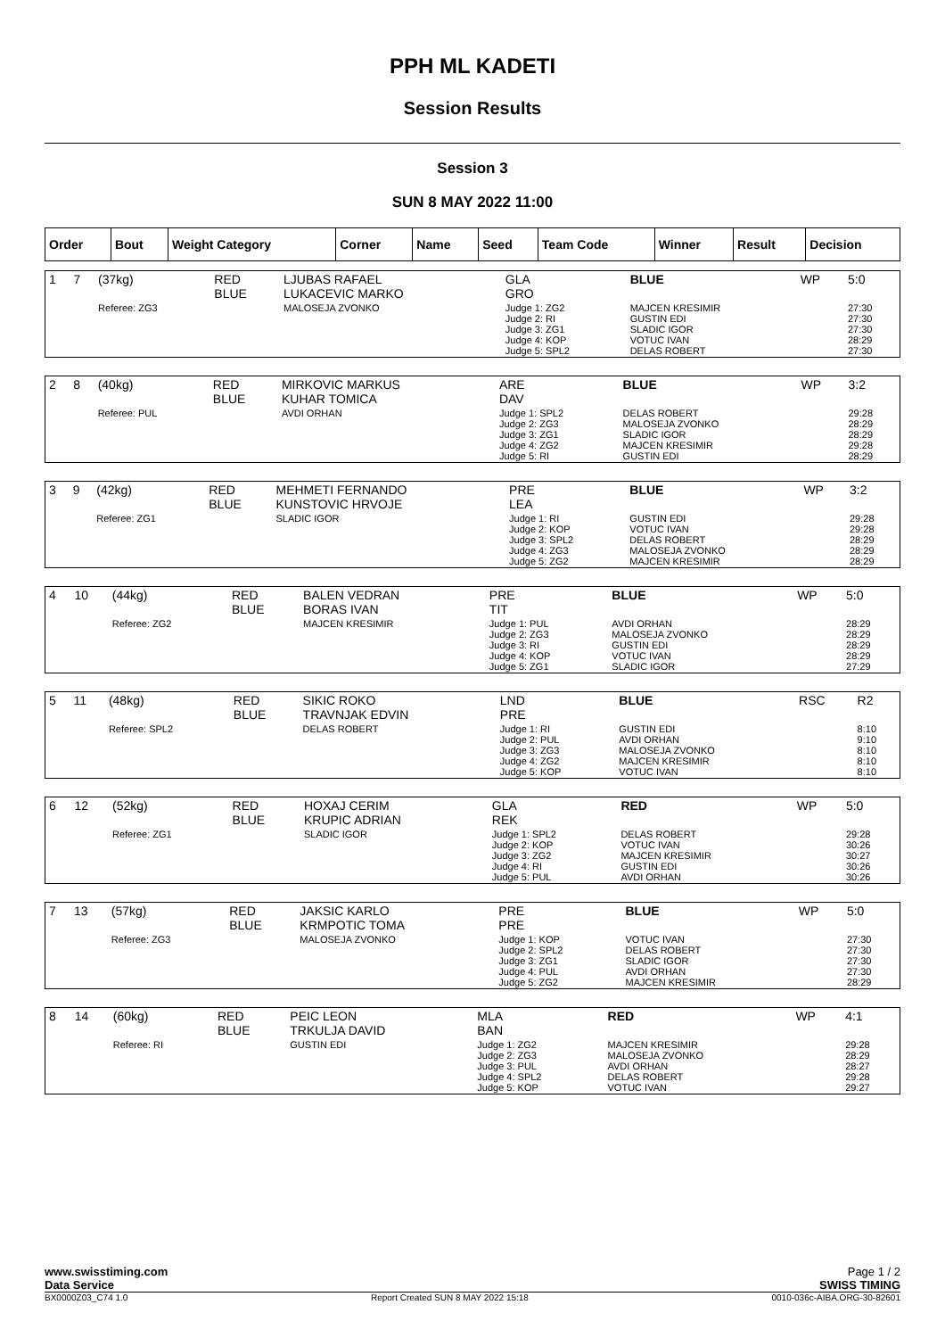PPH ML KADETI
Session Results
Session 3
SUN 8 MAY 2022 11:00
| Order | Bout | Weight Category | Corner | Name | Seed | Team Code | Winner | Result | Decision |
| --- | --- | --- | --- | --- | --- | --- | --- | --- | --- |
| 1 | 7 | (37kg) | RED BLUE | LJUBAS RAFAEL LUKACEVIC MARKO | GLA GRO | BLUE | WP | 5:0 |
| | | Referee: ZG3 | | MALOSEJA ZVONKO | Judge 1: ZG2 Judge 2: RI Judge 3: ZG1 Judge 4: KOP Judge 5: SPL2 | MAJCEN KRESIMIR GUSTIN EDI SLADIC IGOR VOTUC IVAN DELAS ROBERT | | 27:30 27:30 27:30 28:29 27:30 |
| 2 | 8 | (40kg) | RED BLUE | MIRKOVIC MARKUS KUHAR TOMICA | ARE DAV | BLUE | WP | 3:2 |
| | | Referee: PUL | | AVDI ORHAN | Judge 1: SPL2 Judge 2: ZG3 Judge 3: ZG1 Judge 4: ZG2 Judge 5: RI | DELAS ROBERT MALOSEJA ZVONKO SLADIC IGOR MAJCEN KRESIMIR GUSTIN EDI | | 29:28 28:29 28:29 29:28 28:29 |
| 3 | 9 | (42kg) | RED BLUE | MEHMETI FERNANDO KUNSTOVIC HRVOJE | PRE LEA | BLUE | WP | 3:2 |
| | | Referee: ZG1 | | SLADIC IGOR | Judge 1: RI Judge 2: KOP Judge 3: SPL2 Judge 4: ZG3 Judge 5: ZG2 | GUSTIN EDI VOTUC IVAN DELAS ROBERT MALOSEJA ZVONKO MAJCEN KRESIMIR | | 29:28 29:28 28:29 28:29 28:29 |
| 4 | 10 | (44kg) | RED BLUE | BALEN VEDRAN BORAS IVAN | PRE TIT | BLUE | WP | 5:0 |
| | | Referee: ZG2 | | MAJCEN KRESIMIR | Judge 1: PUL Judge 2: ZG3 Judge 3: RI Judge 4: KOP Judge 5: ZG1 | AVDI ORHAN MALOSEJA ZVONKO GUSTIN EDI VOTUC IVAN SLADIC IGOR | | 28:29 28:29 28:29 28:29 27:29 |
| 5 | 11 | (48kg) | RED BLUE | SIKIC ROKO TRAVNJAK EDVIN | LND PRE | BLUE | RSC | R2 |
| | | Referee: SPL2 | | DELAS ROBERT | Judge 1: RI Judge 2: PUL Judge 3: ZG3 Judge 4: ZG2 Judge 5: KOP | GUSTIN EDI AVDI ORHAN MALOSEJA ZVONKO MAJCEN KRESIMIR VOTUC IVAN | | 8:10 9:10 8:10 8:10 8:10 |
| 6 | 12 | (52kg) | RED BLUE | HOXAJ CERIM KRUPIC ADRIAN | GLA REK | RED | WP | 5:0 |
| | | Referee: ZG1 | | SLADIC IGOR | Judge 1: SPL2 Judge 2: KOP Judge 3: ZG2 Judge 4: RI Judge 5: PUL | DELAS ROBERT VOTUC IVAN MAJCEN KRESIMIR GUSTIN EDI AVDI ORHAN | | 29:28 30:26 30:27 30:26 30:26 |
| 7 | 13 | (57kg) | RED BLUE | JAKSIC KARLO KRMPOTIC TOMA | PRE PRE | BLUE | WP | 5:0 |
| | | Referee: ZG3 | | MALOSEJA ZVONKO | Judge 1: KOP Judge 2: SPL2 Judge 3: ZG1 Judge 4: PUL Judge 5: ZG2 | VOTUC IVAN DELAS ROBERT SLADIC IGOR AVDI ORHAN MAJCEN KRESIMIR | | 27:30 27:30 27:30 27:30 28:29 |
| 8 | 14 | (60kg) | RED BLUE | PEIC LEON TRKULJA DAVID | MLA BAN | RED | WP | 4:1 |
| | | Referee: RI | | GUSTIN EDI | Judge 1: ZG2 Judge 2: ZG3 Judge 3: PUL Judge 4: SPL2 Judge 5: KOP | MAJCEN KRESIMIR MALOSEJA ZVONKO AVDI ORHAN DELAS ROBERT VOTUC IVAN | | 29:28 28:29 28:27 29:28 29:27 |
www.swisstiming.com
Data Service Page 1 / 2
SWISS TIMING
BX0000Z03_C74 1.0 Report Created SUN 8 MAY 2022 15:18 0010-036c-AIBA.ORG-30-82601